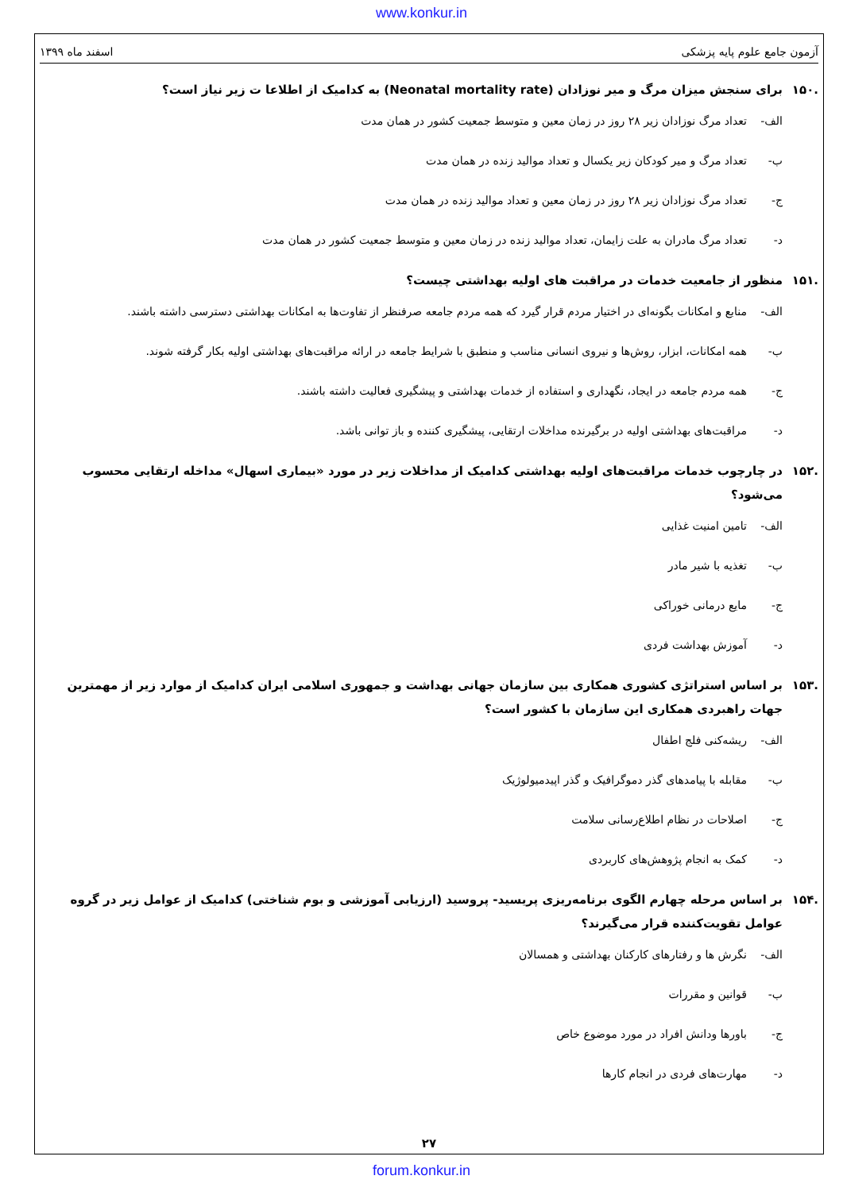www.konkur.in
آزمون جامع علوم پایه پزشکی اسفند ماه ۱۳۹۹
.۱۵۰ برای سنجش میزان مرگ و میر نوزادان (Neonatal mortality rate) به کدامیک از اطلاعا ت زیر نیاز است؟
الف- تعداد مرگ نوزادان زیر ۲۸ روز در زمان معین و متوسط جمعیت کشور در همان مدت
ب- تعداد مرگ و میر کودکان زیر یکسال و تعداد موالید زنده در همان مدت
ج- تعداد مرگ نوزادان زیر ۲۸ روز در زمان معین و تعداد موالید زنده در همان مدت
د- تعداد مرگ مادران به علت زایمان، تعداد موالید زنده در زمان معین و متوسط جمعیت کشور در همان مدت
.۱۵۱ منظور از جامعیت خدمات در مراقبت های اولیه بهداشتی چیست؟
الف- منابع و امکانات بگونه‌ای در اختیار مردم قرار گیرد که همه مردم جامعه صرفنظر از تفاوت‌ها به امکانات بهداشتی دسترسی داشته باشند.
ب- همه امکانات، ابزار، روش‌ها و نیروی انسانی مناسب و منطبق با شرایط جامعه در ارائه مراقبت‌های بهداشتی اولیه بکار گرفته شوند.
ج- همه مردم جامعه در ایجاد، نگهداری و استفاده از خدمات بهداشتی و پیشگیری فعالیت داشته باشند.
د- مراقبت‌های بهداشتی اولیه در برگیرنده مداخلات ارتقایی، پیشگیری کننده و باز توانی باشد.
.۱۵۲ در چارچوب خدمات مراقبت‌های اولیه بهداشتی کدامیک از مداخلات زیر در مورد «بیماری اسهال» مداخله ارتقایی محسوب می‌شود؟
الف- تامین امنیت غذایی
ب- تغذیه با شیر مادر
ج- مایع درمانی خوراکی
د- آموزش بهداشت فردی
.۱۵۳ بر اساس استراتژی کشوری همکاری بین سازمان جهانی بهداشت و جمهوری اسلامی ایران کدامیک از موارد زیر از مهمترین جهات راهبردی همکاری این سازمان با کشور است؟
الف- ریشه‌کنی فلج اطفال
ب- مقابله با پیامدهای گذر دموگرافیک و گذر اپیدمیولوژیک
ج- اصلاحات در نظام اطلاع‌رسانی سلامت
د- کمک به انجام پژوهش‌های کاربردی
.۱۵۴ بر اساس مرحله چهارم الگوی برنامه‌ریزی پریسید- پروسید (ارزیابی آموزشی و بوم شناختی) کدامیک از عوامل زیر در گروه عوامل تقویت‌کننده قرار می‌گیرند؟
الف- نگرش ها و رفتارهای کارکنان بهداشتی و همسالان
ب- قوانین و مقررات
ج- باورها ودانش افراد در مورد موضوع خاص
د- مهارت‌های فردی در انجام کارها
۲۷
forum.konkur.in